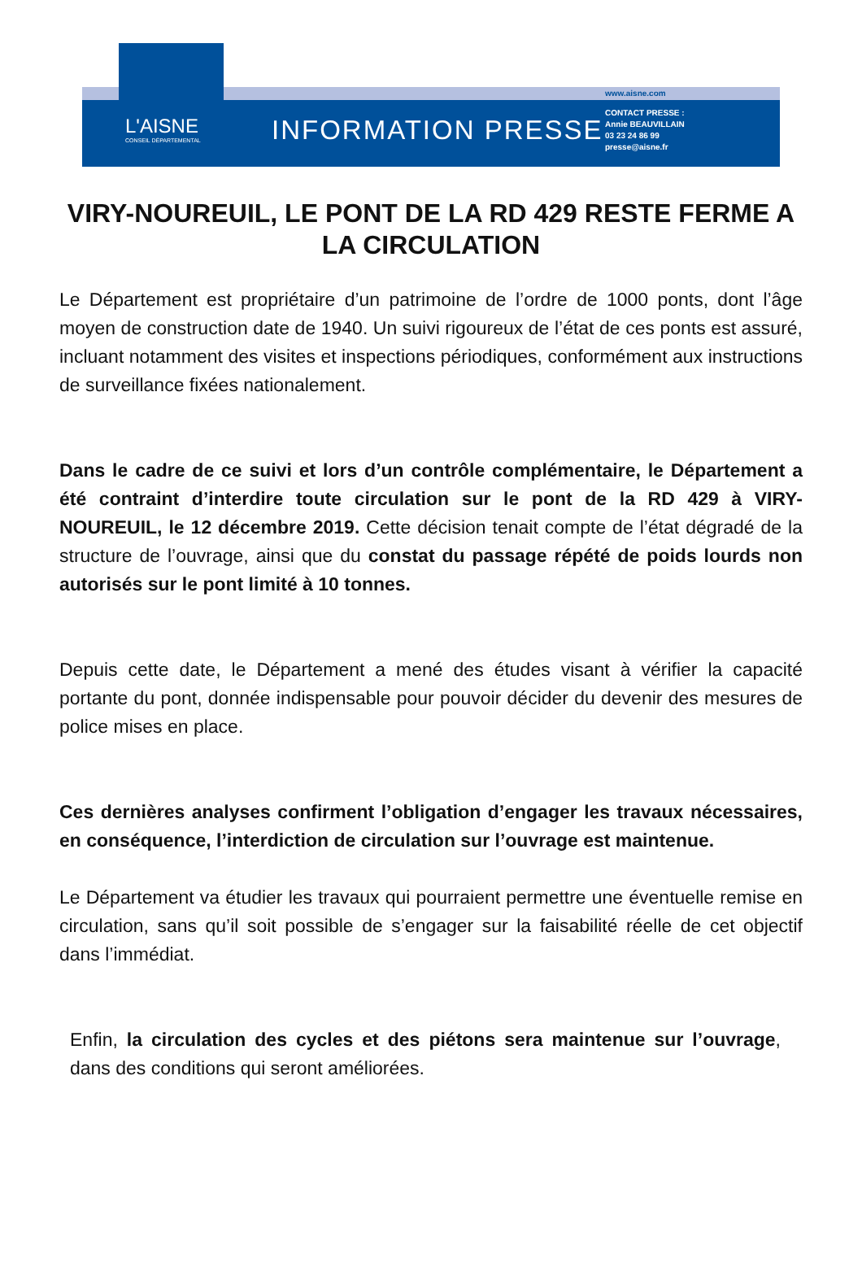L'AISNE
CONSEIL DÉPARTEMENTAL
INFORMATION PRESSE
www.aisne.com
CONTACT PRESSE :
Annie BEAUVILLAIN
03 23 24 86 99
presse@aisne.fr
VIRY-NOUREUIL, LE PONT DE LA RD 429 RESTE FERME A LA CIRCULATION
Le Département est propriétaire d’un patrimoine de l’ordre de 1000 ponts, dont l’âge moyen de construction date de 1940. Un suivi rigoureux de l’état de ces ponts est assuré, incluant notamment des visites et inspections périodiques, conformément aux instructions de surveillance fixées nationalement.
Dans le cadre de ce suivi et lors d’un contrôle complémentaire, le Département a été contraint d’interdire toute circulation sur le pont de la RD 429 à VIRY-NOUREUIL, le 12 décembre 2019. Cette décision tenait compte de l’état dégradé de la structure de l’ouvrage, ainsi que du constat du passage répété de poids lourds non autorisés sur le pont limité à 10 tonnes.
Depuis cette date, le Département a mené des études visant à vérifier la capacité portante du pont, donnée indispensable pour pouvoir décider du devenir des mesures de police mises en place.
Ces dernières analyses confirment l’obligation d’engager les travaux nécessaires, en conséquence, l’interdiction de circulation sur l’ouvrage est maintenue.
Le Département va étudier les travaux qui pourraient permettre une éventuelle remise en circulation, sans qu’il soit possible de s’engager sur la faisabilité réelle de cet objectif dans l’immédiat.
Enfin, la circulation des cycles et des piétons sera maintenue sur l’ouvrage, dans des conditions qui seront améliorées.